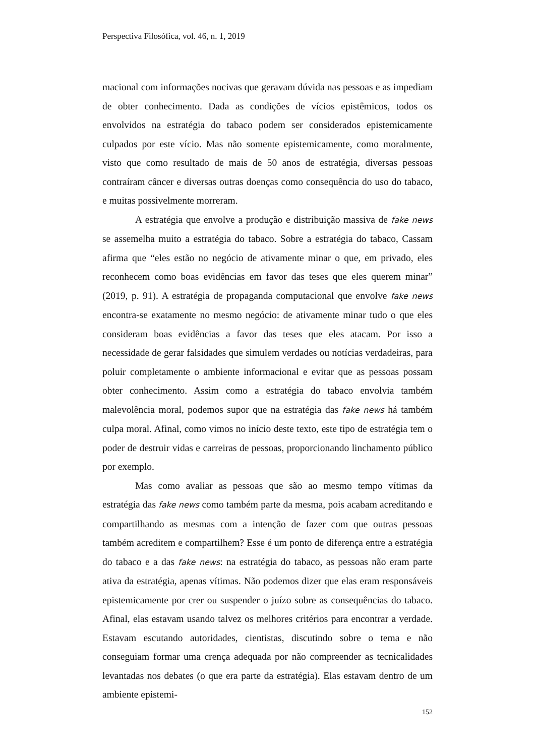Perspectiva Filosófica, vol. 46, n. 1, 2019
macional com informações nocivas que geravam dúvida nas pessoas e as impediam de obter conhecimento. Dada as condições de vícios epistêmicos, todos os envolvidos na estratégia do tabaco podem ser considerados epistemicamente culpados por este vício. Mas não somente epistemicamente, como moralmente, visto que como resultado de mais de 50 anos de estratégia, diversas pessoas contraíram câncer e diversas outras doenças como consequência do uso do tabaco, e muitas possivelmente morreram.
A estratégia que envolve a produção e distribuição massiva de fake news se assemelha muito a estratégia do tabaco. Sobre a estratégia do tabaco, Cassam afirma que “eles estão no negócio de ativamente minar o que, em privado, eles reconhecem como boas evidências em favor das teses que eles querem minar” (2019, p. 91). A estratégia de propaganda computacional que envolve fake news encontra-se exatamente no mesmo negócio: de ativamente minar tudo o que eles consideram boas evidências a favor das teses que eles atacam. Por isso a necessidade de gerar falsidades que simulem verdades ou notícias verdadeiras, para poluir completamente o ambiente informacional e evitar que as pessoas possam obter conhecimento. Assim como a estratégia do tabaco envolvia também malevolência moral, podemos supor que na estratégia das fake news há também culpa moral. Afinal, como vimos no início deste texto, este tipo de estratégia tem o poder de destruir vidas e carreiras de pessoas, proporcionando linchamento público por exemplo.
Mas como avaliar as pessoas que são ao mesmo tempo vítimas da estratégia das fake news como também parte da mesma, pois acabam acreditando e compartilhando as mesmas com a intenção de fazer com que outras pessoas também acreditem e compartilhem? Esse é um ponto de diferença entre a estratégia do tabaco e a das fake news: na estratégia do tabaco, as pessoas não eram parte ativa da estratégia, apenas vítimas. Não podemos dizer que elas eram responsáveis epistemicamente por crer ou suspender o juízo sobre as consequências do tabaco. Afinal, elas estavam usando talvez os melhores critérios para encontrar a verdade. Estavam escutando autoridades, cientistas, discutindo sobre o tema e não conseguiam formar uma crença adequada por não compreender as tecnicalidades levantadas nos debates (o que era parte da estratégia). Elas estavam dentro de um ambiente epistemi-
152